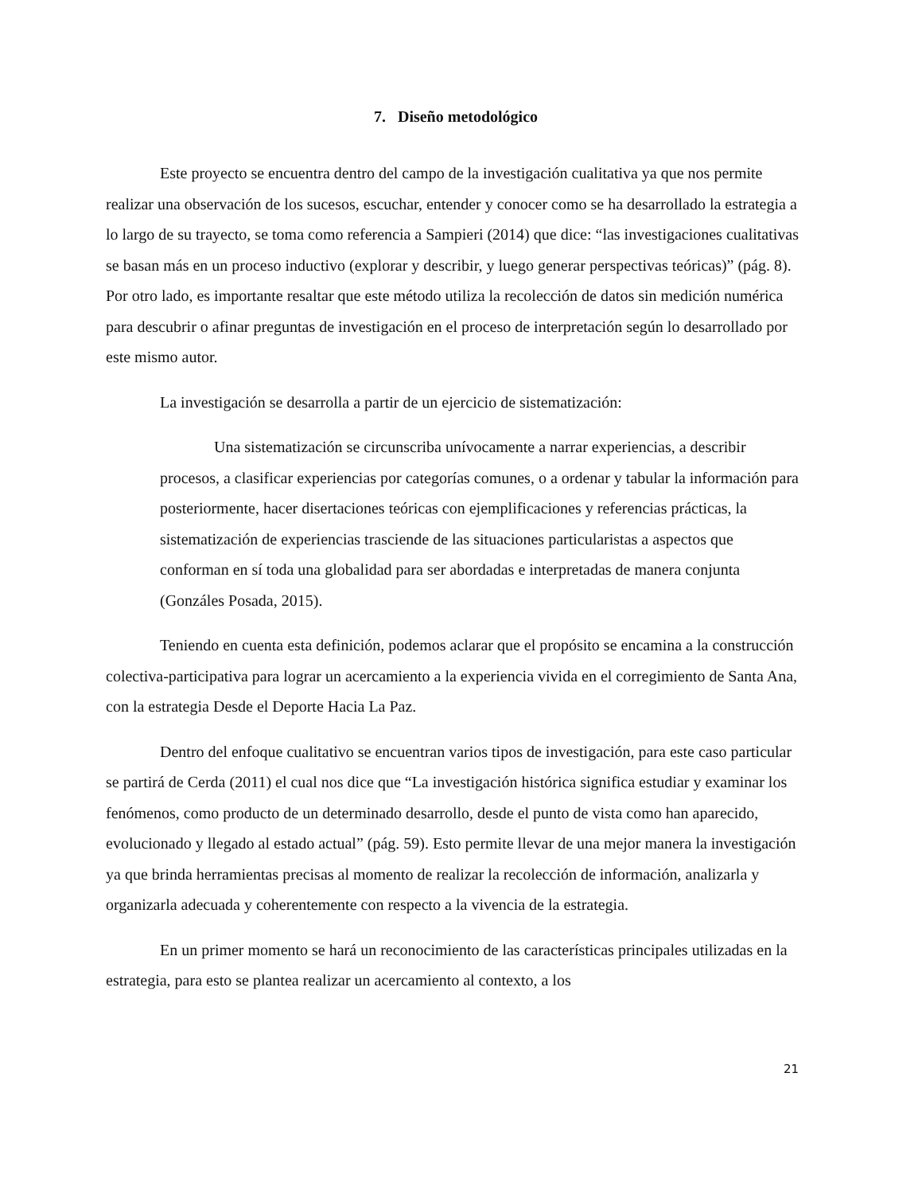7. Diseño metodológico
Este proyecto se encuentra dentro del campo de la investigación cualitativa ya que nos permite realizar una observación de los sucesos, escuchar, entender y conocer como se ha desarrollado la estrategia a lo largo de su trayecto, se toma como referencia a Sampieri (2014) que dice: “las investigaciones cualitativas se basan más en un proceso inductivo (explorar y describir, y luego generar perspectivas teóricas)” (pág. 8). Por otro lado, es importante resaltar que este método utiliza la recolección de datos sin medición numérica para descubrir o afinar preguntas de investigación en el proceso de interpretación según lo desarrollado por este mismo autor.
La investigación se desarrolla a partir de un ejercicio de sistematización:
Una sistematización se circunscriba unívocamente a narrar experiencias, a describir procesos, a clasificar experiencias por categorías comunes, o a ordenar y tabular la información para posteriormente, hacer disertaciones teóricas con ejemplificaciones y referencias prácticas, la sistematización de experiencias trasciende de las situaciones particularistas a aspectos que conforman en sí toda una globalidad para ser abordadas e interpretadas de manera conjunta (Gonzáles Posada, 2015).
Teniendo en cuenta esta definición, podemos aclarar que el propósito se encamina a la construcción colectiva-participativa para lograr un acercamiento a la experiencia vivida en el corregimiento de Santa Ana, con la estrategia Desde el Deporte Hacia La Paz.
Dentro del enfoque cualitativo se encuentran varios tipos de investigación, para este caso particular se partirá de Cerda (2011) el cual nos dice que “La investigación histórica significa estudiar y examinar los fenómenos, como producto de un determinado desarrollo, desde el punto de vista como han aparecido, evolucionado y llegado al estado actual” (pág. 59). Esto permite llevar de una mejor manera la investigación ya que brinda herramientas precisas al momento de realizar la recolección de información, analizarla y organizarla adecuada y coherentemente con respecto a la vivencia de la estrategia.
En un primer momento se hará un reconocimiento de las características principales utilizadas en la estrategia, para esto se plantea realizar un acercamiento al contexto, a los
21